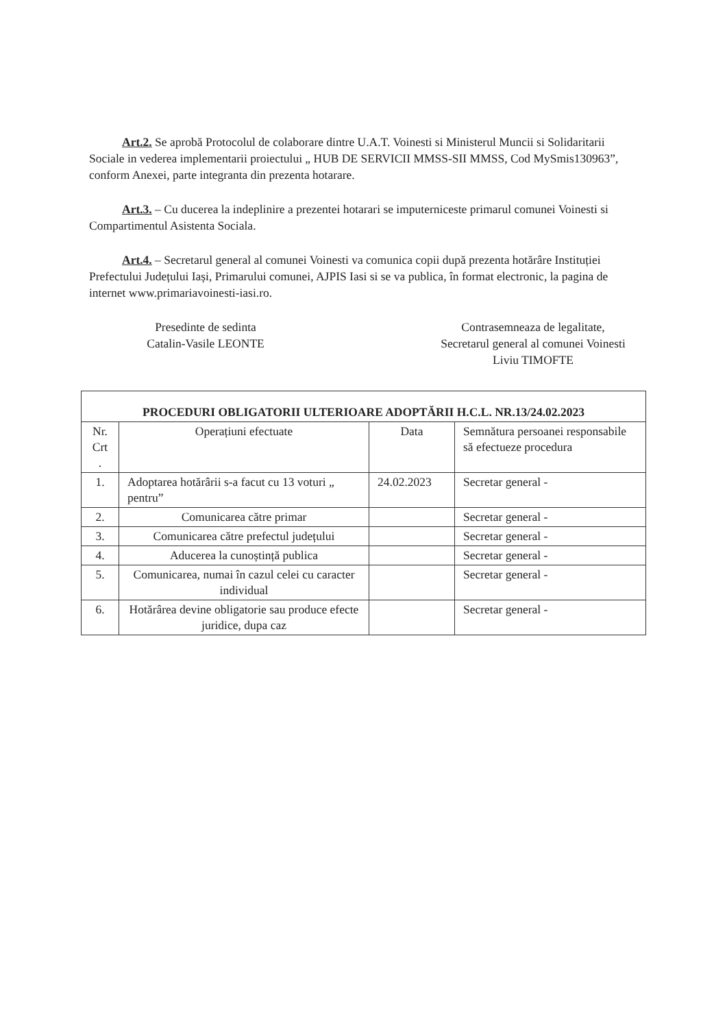Art.2. Se aprobă Protocolul de colaborare dintre U.A.T. Voinesti si Ministerul Muncii si Solidaritarii Sociale in vederea implementarii proiectului „ HUB DE SERVICII MMSS-SII MMSS, Cod MySmis130963”, conform Anexei, parte integranta din prezenta hotarare.
Art.3. – Cu ducerea la indeplinire a prezentei hotarari se imputerniceste primarul comunei Voinesti si Compartimentul Asistenta Sociala.
Art.4. – Secretarul general al comunei Voinesti va comunica copii după prezenta hotărâre Instituției Prefectului Județului Iași, Primarului comunei, AJPIS Iasi si se va publica, în format electronic, la pagina de internet www.primariavoinesti-iasi.ro.
Presedinte de sedinta
Catalin-Vasile LEONTE
Contrasemneaza de legalitate,
Secretarul general al comunei Voinesti
Liviu TIMOFTE
| PROCEDURI OBLIGATORII ULTERIOARE ADOPTĂRII H.C.L. NR.13/24.02.2023 | | | |
| --- | --- | --- | --- |
| Nr. Crt . | Operațiuni efectuate | Data | Semnătura persoanei responsabile să efectueze procedura |
| 1. | Adoptarea hotărârii s-a facut cu 13 voturi „ pentru” | 24.02.2023 | Secretar general - |
| 2. | Comunicarea către primar | | Secretar general - |
| 3. | Comunicarea către prefectul județului | | Secretar general - |
| 4. | Aducerea la cunoștință publica | | Secretar general - |
| 5. | Comunicarea, numai în cazul celei cu caracter individual | | Secretar general - |
| 6. | Hotărârea devine obligatorie sau produce efecte juridice, dupa caz | | Secretar general - |